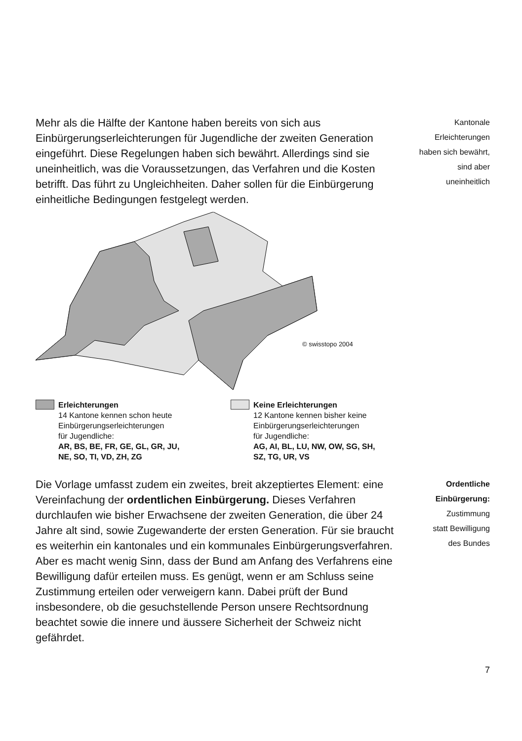Mehr als die Hälfte der Kantone haben bereits von sich aus Einbürgerungserleichterungen für Jugendliche der zweiten Generation eingeführt. Diese Regelungen haben sich bewährt. Allerdings sind sie uneinheitlich, was die Voraus­setzungen, das Verfahren und die Kosten betrifft. Das führt zu Ungleichheiten. Daher sollen für die Einbürgerung einheitli­che Bedingungen festgelegt werden.
Kantonale
Erleichterungen
haben sich bewährt,
sind aber
uneinheitlich
© swisstopo 2004
Erleichterungen
14 Kantone kennen schon heute
Einbürgerungserleichterungen
für Jugendliche:
AR, BS, BE, FR, GE, GL, GR, JU,
NE, SO, TI, VD, ZH, ZG
Keine Erleichterungen
12 Kantone kennen bisher keine
Einbürgerungserleichterungen
für Jugendliche:
AG, AI, BL, LU, NW, OW, SG, SH,
SZ, TG, UR, VS
Die Vorlage umfasst zudem ein zweites, breit akzeptiertes Element: eine Vereinfachung der ordentlichen Einbürgerung. Dieses Verfahren durchlaufen wie bisher Erwachsene der zweiten Generation, die über 24 Jahre alt sind, sowie Zuge­wanderte der ersten Generation. Für sie braucht es weiterhin ein kantonales und ein kommunales Einbürgerungsverfah­ren. Aber es macht wenig Sinn, dass der Bund am Anfang des Verfahrens eine Bewilligung dafür erteilen muss. Es genügt, wenn er am Schluss seine Zustimmung erteilen oder verweigern kann. Dabei prüft der Bund insbesondere, ob die gesuchstellende Person unsere Rechtsordnung beachtet sowie die innere und äussere Sicherheit der Schweiz nicht gefährdet.
Ordentliche
Einbürgerung:
Zustimmung
statt Bewilligung
des Bundes
7